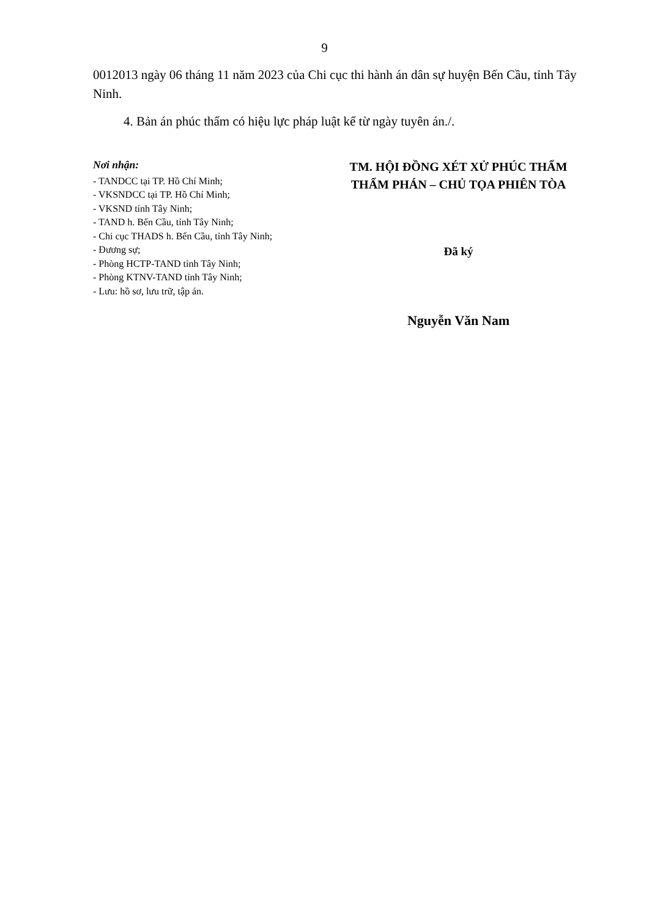9
0012013 ngày 06 tháng 11 năm 2023 của Chi cục thi hành án dân sự huyện Bến Cầu, tỉnh Tây Ninh.
4. Bản án phúc thẩm có hiệu lực pháp luật kể từ ngày tuyên án./.
Nơi nhận:
- TANDCC tại TP. Hồ Chí Minh;
- VKSNDCC tại TP. Hồ Chí Minh;
- VKSND tỉnh Tây Ninh;
- TAND h. Bến Cầu, tỉnh Tây Ninh;
- Chi cục THADS h. Bến Cầu, tỉnh Tây Ninh;
- Đương sự;
- Phòng HCTP-TAND tỉnh Tây Ninh;
- Phòng KTNV-TAND tỉnh Tây Ninh;
- Lưu: hồ sơ, lưu trữ, tập án.
TM. HỘI ĐỒNG XÉT XỬ PHÚC THẨM
THẨM PHÁN – CHỦ TỌA PHIÊN TÒA
Đã ký
Nguyễn Văn Nam